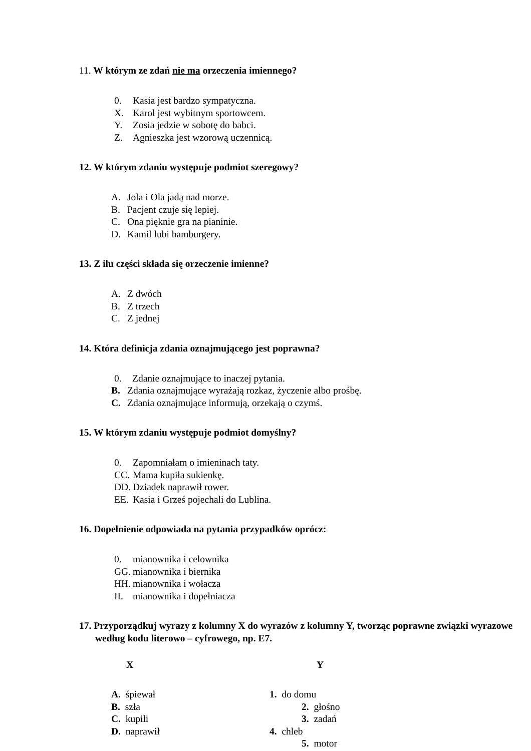11. W którym ze zdań nie ma orzeczenia imiennego?
0. Kasia jest bardzo sympatyczna.
X. Karol jest wybitnym sportowcem.
Y. Zosia jedzie w sobotę do babci.
Z. Agnieszka jest wzorową uczennicą.
12. W którym zdaniu występuje podmiot szeregowy?
A. Jola i Ola jadą nad morze.
B. Pacjent czuje się lepiej.
C. Ona pięknie gra na pianinie.
D. Kamil lubi hamburgery.
13. Z ilu części składa się orzeczenie imienne?
A. Z dwóch
B. Z trzech
C. Z jednej
14. Która definicja zdania oznajmującego jest poprawna?
0. Zdanie oznajmujące to inaczej pytania.
B. Zdania oznajmujące wyrażają rozkaz, życzenie albo prośbę.
C. Zdania oznajmujące informują, orzekają o czymś.
15. W którym zdaniu występuje podmiot domyślny?
0. Zapomniałam o imieninach taty.
CC. Mama kupiła sukienkę.
DD. Dziadek naprawił rower.
EE. Kasia i Grześ pojechali do Lublina.
16. Dopełnienie odpowiada na pytania przypadków oprócz:
0. mianownika i celownika
GG. mianownika i biernika
HH. mianownika i wołacza
II. mianownika i dopełniacza
17. Przyporządkuj wyrazy z kolumny X do wyrazów z kolumny Y, tworząc poprawne związki wyrazowe według kodu literowo – cyfrowego, np. E7.
X Y
A. śpiewał 1. do domu
B. szła 2. głośno
C. kupili 3. zadań
D. naprawił 4. chleb
5. motor